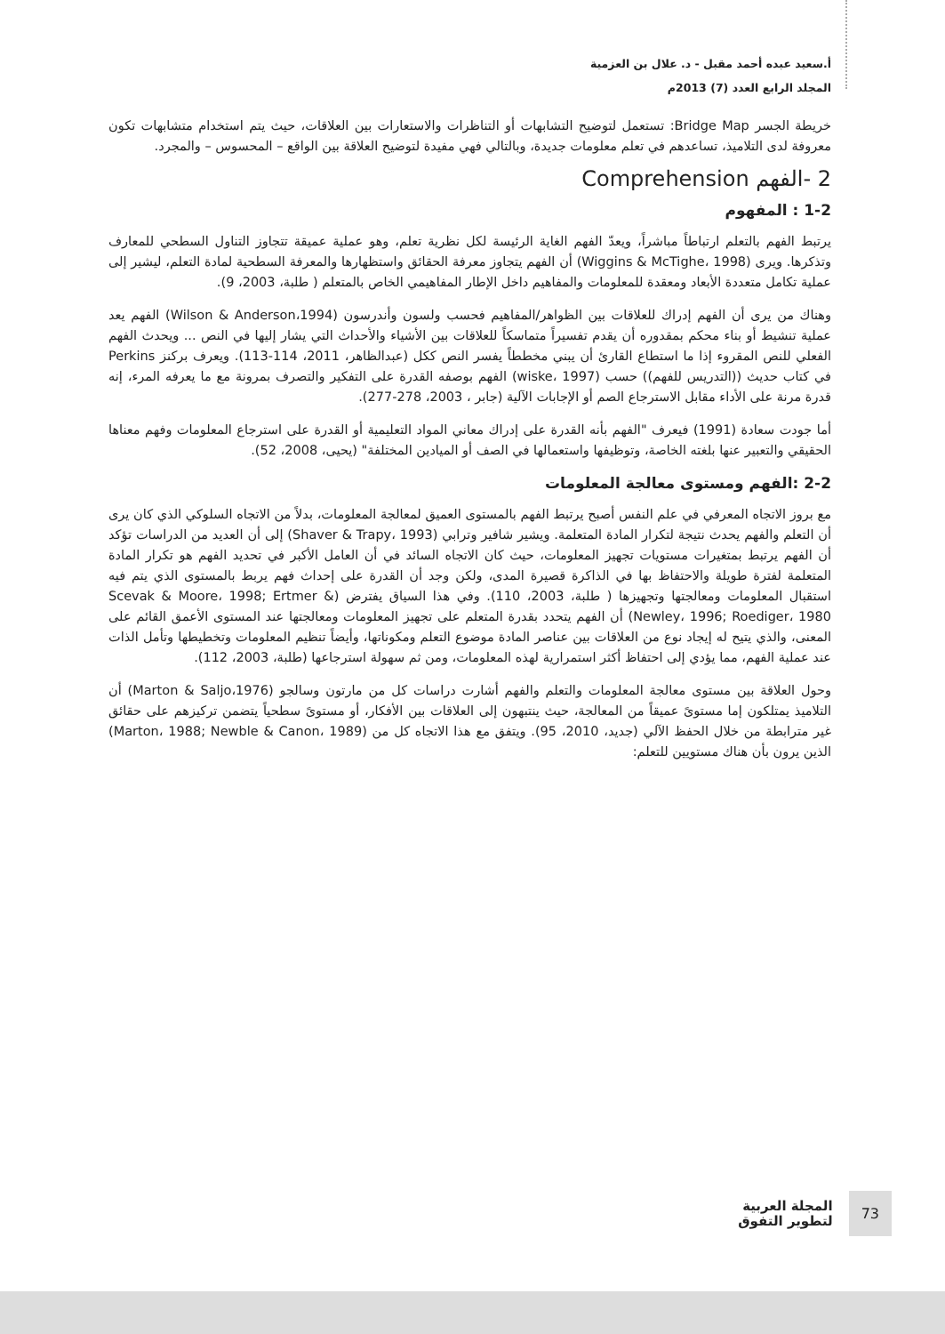أ.سعيد عبده أحمد مقبل - د. علال بن العزمية
المجلد الرابع العدد (7) 2013م
خريطة الجسر Bridge Map: تستعمل لتوضيح التشابهات أو التناظرات والاستعارات بين العلاقات، حيث يتم استخدام متشابهات تكون معروفة لدى التلاميذ، تساعدهم في تعلم معلومات جديدة، وبالتالي فهي مفيدة لتوضيح العلاقة بين الواقع – المحسوس – والمجرد.
2 -الفهم Comprehension
1-2 : المفهوم
يرتبط الفهم بالتعلم ارتباطاً مباشراً، ويعدّ الفهم الغاية الرئيسة لكل نظرية تعلم، وهو عملية عميقة تتجاوز التناول السطحي للمعارف وتذكرها. ويرى (Wiggins & McTighe، 1998) أن الفهم يتجاوز معرفة الحقائق واستظهارها والمعرفة السطحية لمادة التعلم، ليشير إلى عملية تكامل متعددة الأبعاد ومعقدة للمعلومات والمفاهيم داخل الإطار المفاهيمي الخاص بالمتعلم ( طلبة، 2003، 9).
وهناك من يرى أن الفهم إدراك للعلاقات بين الظواهر/المفاهيم فحسب ولسون وأندرسون (Wilson & Anderson،1994) الفهم يعد عملية تنشيط أو بناء محكم بمقدوره أن يقدم تفسيراً متماسكاً للعلاقات بين الأشياء والأحداث التي يشار إليها في النص ... ويحدث الفهم الفعلي للنص المقروء إذا ما استطاع القارئ أن يبني مخططاً يفسر النص ككل (عبدالظاهر، 2011، 114-113). ويعرف بركنز Perkins في كتاب حديث ((التدريس للفهم)) حسب (wiske، 1997) الفهم بوصفه القدرة على التفكير والتصرف بمرونة مع ما يعرفه المرء، إنه قدرة مرنة على الأداء مقابل الاسترجاع الصم أو الإجابات الآلية (جابر ، 2003، 278-277).
أما جودت سعادة (1991) فيعرف "الفهم بأنه القدرة على إدراك معاني المواد التعليمية أو القدرة على استرجاع المعلومات وفهم معناها الحقيقي والتعبير عنها بلغته الخاصة، وتوظيفها واستعمالها في الصف أو الميادين المختلفة" (يحيى، 2008، 52).
2-2 :الفهم ومستوى معالجة المعلومات
مع بروز الاتجاه المعرفي في علم النفس أصبح يرتبط الفهم بالمستوى العميق لمعالجة المعلومات، بدلاً من الاتجاه السلوكي الذي كان يرى أن التعلم والفهم يحدث نتيجة لتكرار المادة المتعلمة. ويشير شافير وترابي (Shaver & Trapy، 1993) إلى أن العديد من الدراسات تؤكد أن الفهم يرتبط بمتغيرات مستويات تجهيز المعلومات، حيث كان الاتجاه السائد في أن العامل الأكبر في تحديد الفهم هو تكرار المادة المتعلمة لفترة طويلة والاحتفاظ بها في الذاكرة قصيرة المدى، ولكن وجد أن القدرة على إحداث فهم يربط بالمستوى الذي يتم فيه استقبال المعلومات ومعالجتها وتجهيزها ( طلبة، 2003، 110). وفي هذا السياق يفترض (Scevak & Moore، 1998; Ertmer & Newley، 1996; Roediger، 1980) أن الفهم يتحدد بقدرة المتعلم على تجهيز المعلومات ومعالجتها عند المستوى الأعمق القائم على المعنى، والذي يتيح له إيجاد نوع من العلاقات بين عناصر المادة موضوع التعلم ومكوناتها، وأيضاً تنظيم المعلومات وتخطيطها وتأمل الذات عند عملية الفهم، مما يؤدي إلى احتفاظ أكثر استمرارية لهذه المعلومات، ومن ثم سهولة استرجاعها (طلبة، 2003، 112).
وحول العلاقة بين مستوى معالجة المعلومات والتعلم والفهم أشارت دراسات كل من مارتون وسالجو (Marton & Saljo،1976) أن التلاميذ يمتلكون إما مستوىً عميقاً من المعالجة، حيث ينتبهون إلى العلاقات بين الأفكار، أو مستوىً سطحياً يتضمن تركيزهم على حقائق غير مترابطة من خلال الحفظ الآلي (جديد، 2010، 95). ويتفق مع هذا الاتجاه كل من (Marton، 1988; Newble & Canon، 1989) الذين يرون بأن هناك مستويين للتعلم:
73
المجلة العربية
لتطوير التفوق